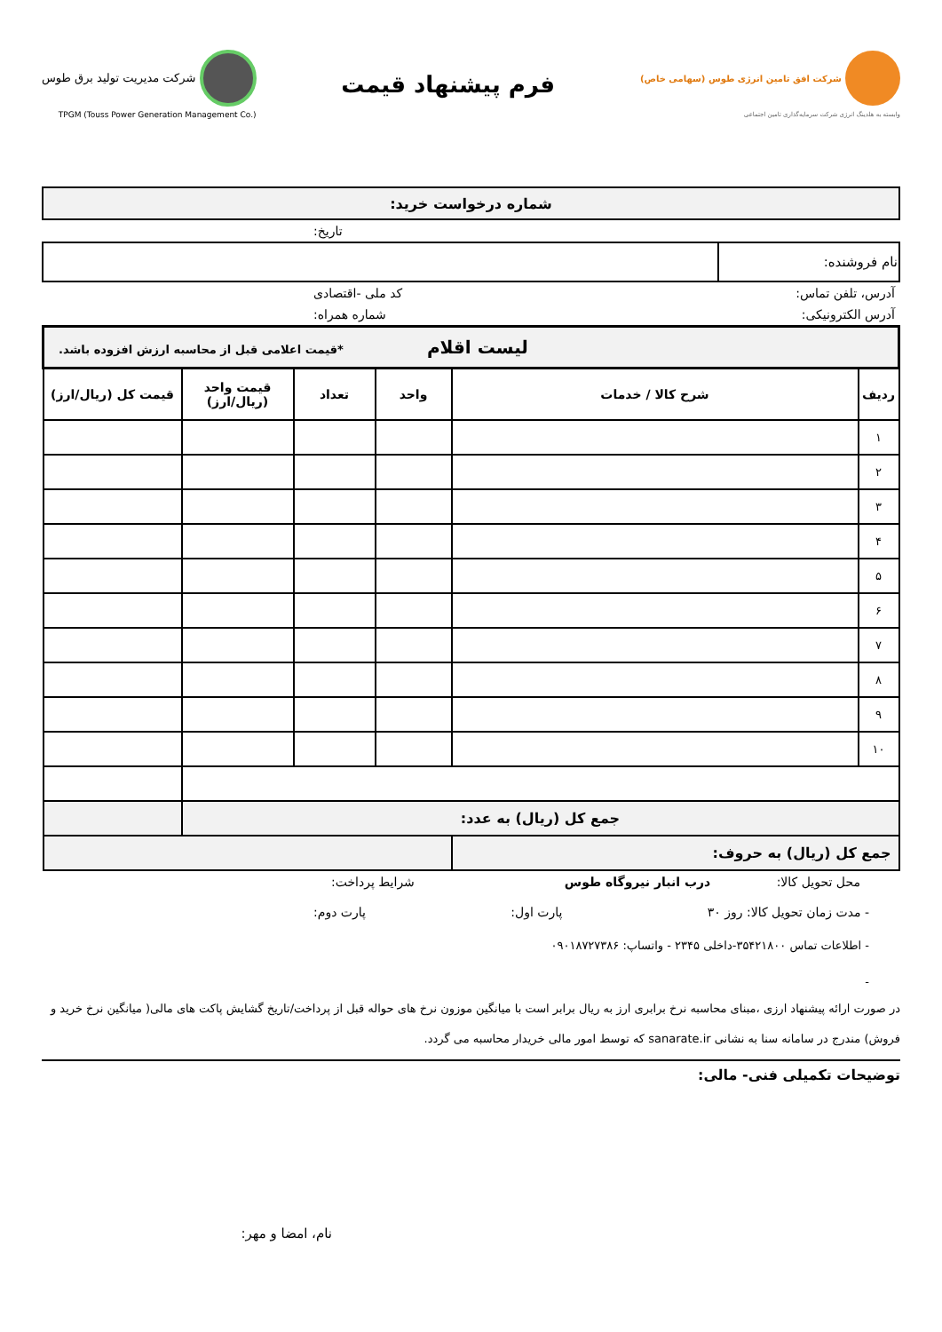شرکت افق تامین انرژی طوس (سهامی خاص)
وابسته به هلدینگ انرژی شرکت سرمایه‌گذاری تامین اجتماعی
فرم پیشنهاد قیمت
شرکت مدیریت تولید برق طوس
TPGM (Touss Power Generation Management Co.)
| شماره درخواست خرید: |
تاریخ:
| نام فروشنده: | |
آدرس، تلفن تماس: کد ملی -اقتصادی
آدرس الکترونیکی: شماره همراه:
| لیست اقلام *قیمت اعلامی قبل از محاسبه ارزش افزوده باشد. | | | | | |
| ردیف | شرح کالا / خدمات | واحد | تعداد | قیمت واحد (ریال/ارز) | قیمت کل (ریال/ارز) |
| ۱ | | | | | |
| ۲ | | | | | |
| ۳ | | | | | |
| ۴ | | | | | |
| ۵ | | | | | |
| ۶ | | | | | |
| ۷ | | | | | |
| ۸ | | | | | |
| ۹ | | | | | |
| ۱۰ | | | | | |
| جمع کل (ریال) به عدد: | | | | | |
| جمع کل (ریال) به حروف: | | | | | |
محل تحویل کالا: درب انبار نیروگاه طوس شرایط پرداخت:
- مدت زمان تحویل کالا: روز ۳۰ پارت اول: پارت دوم:
- اطلاعات تماس ۳۵۴۲۱۸۰۰-داخلی ۲۳۴۵ - واتساپ: ۰۹۰۱۸۷۲۷۳۸۶
-
در صورت ارائه پیشنهاد ارزی ،مبنای محاسبه نرخ برابری ارز به ریال برابر است با میانگین موزون نرخ های حواله قبل از پرداخت/تاریخ گشایش پاکت های مالی( میانگین نرخ خرید و فروش) مندرج در سامانه سنا به نشانی sanarate.ir که توسط امور مالی خریدار محاسبه می گردد.
توضیحات تکمیلی فنی- مالی:
نام، امضا و مهر: